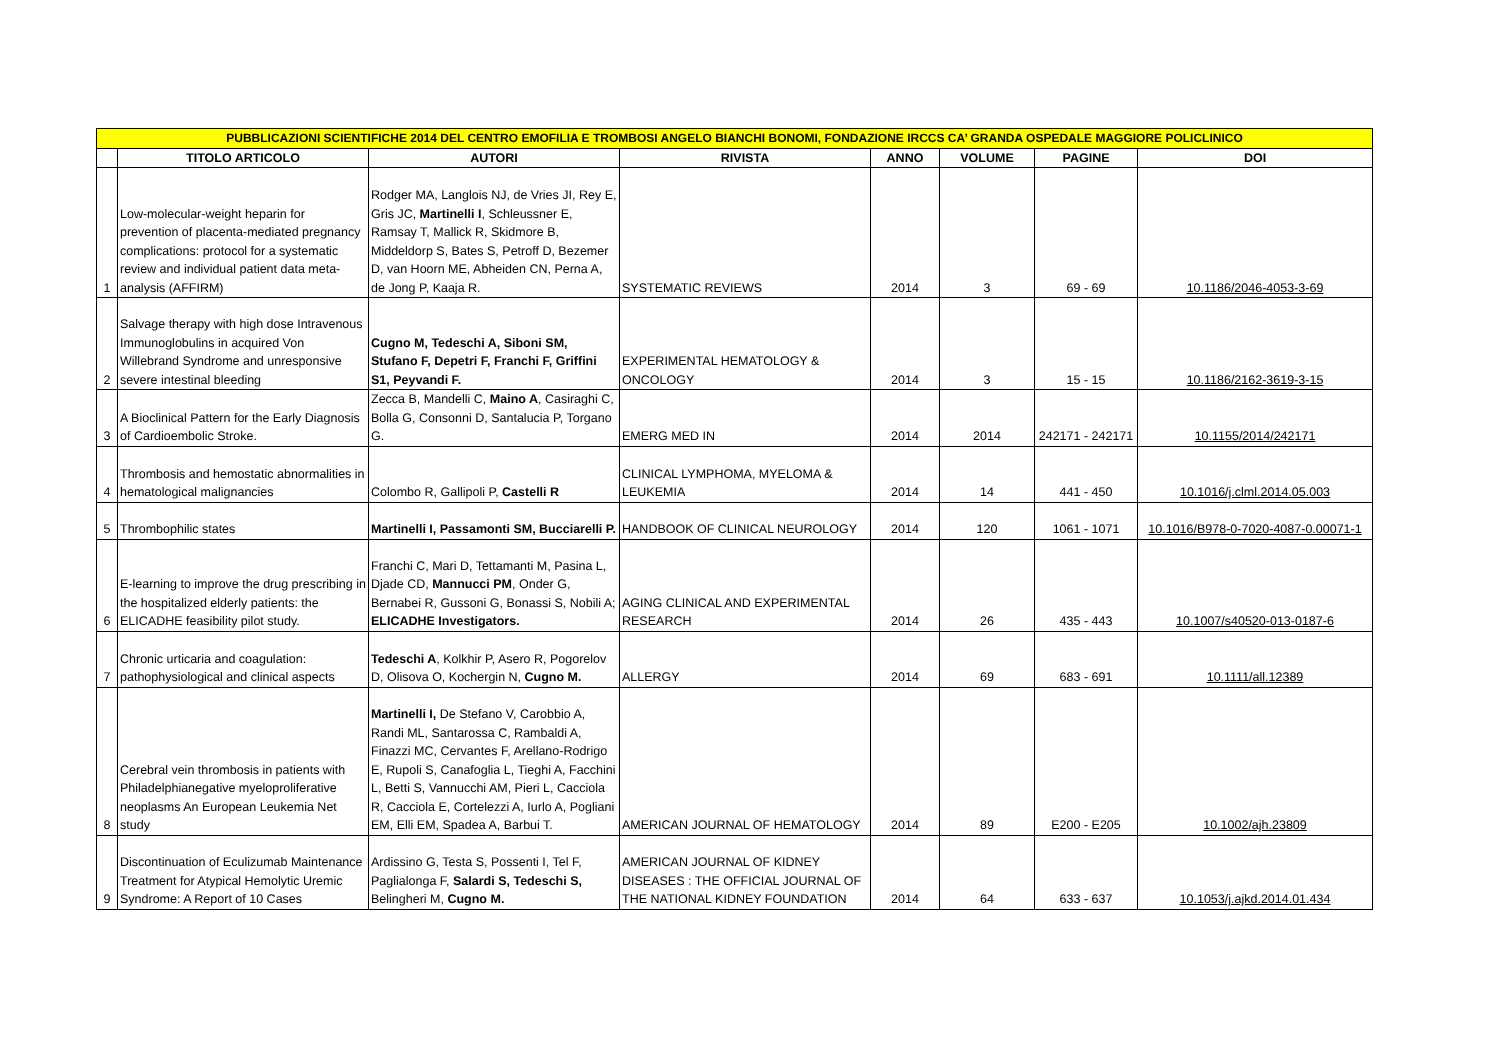| PUBBLICAZIONI SCIENTIFICHE 2014 DEL CENTRO EMOFILIA E TROMBOSI ANGELO BIANCHI BONOMI, FONDAZIONE IRCCS CA’ GRANDA OSPEDALE MAGGIORE POLICLINICO | | | | | | | |
| | TITOLO ARTICOLO | AUTORI | RIVISTA | ANNO | VOLUME | PAGINE | DOI |
| 1 | Low-molecular-weight heparin for prevention of placenta-mediated pregnancy complications: protocol for a systematic review and individual patient data meta-analysis (AFFIRM) | Rodger MA, Langlois NJ, de Vries JI, Rey E, Gris JC, Martinelli I , Schleussner E, Ramsay T, Mallick R, Skidmore B, Middeldorp S, Bates S, Petroff D, Bezemer D, van Hoorn ME, Abheiden CN, Perna A, de Jong P, Kaaja R. | SYSTEMATIC REVIEWS | 2014 | 3 | 69 - 69 | 10.1186/2046-4053-3-69 |
| 2 | Salvage therapy with high dose Intravenous Immunoglobulins in acquired Von Willebrand Syndrome and unresponsive severe intestinal bleeding | Cugno M, Tedeschi A, Siboni SM, Stufano F, Depetri F, Franchi F, Griffini S1, Peyvandi F. | EXPERIMENTAL HEMATOLOGY & ONCOLOGY | 2014 | 3 | 15 - 15 | 10.1186/2162-3619-3-15 |
| 3 | A Bioclinical Pattern for the Early Diagnosis of Cardioembolic Stroke. | Zecca B, Mandelli C, Maino A , Casiraghi C, Bolla G, Consonni D, Santalucia P, Torgano G. | EMERG MED IN | 2014 | 2014 | 242171 - 242171 | 10.1155/2014/242171 |
| 4 | Thrombosis and hemostatic abnormalities in hematological malignancies | Colombo R, Gallipoli P, Castelli R | CLINICAL LYMPHOMA, MYELOMA & LEUKEMIA | 2014 | 14 | 441 - 450 | 10.1016/j.clml.2014.05.003 |
| 5 | Thrombophilic states | Martinelli I, Passamonti SM, Bucciarelli P. | HANDBOOK OF CLINICAL NEUROLOGY | 2014 | 120 | 1061 - 1071 | 10.1016/B978-0-7020-4087-0.00071-1 |
| 6 | E-learning to improve the drug prescribing in the hospitalized elderly patients: the ELICADHE feasibility pilot study. | Franchi C, Mari D, Tettamanti M, Pasina L, Djade CD, Mannucci PM , Onder G, Bernabei R, Gussoni G, Bonassi S, Nobili A; ELICADHE Investigators. | AGING CLINICAL AND EXPERIMENTAL RESEARCH | 2014 | 26 | 435 - 443 | 10.1007/s40520-013-0187-6 |
| 7 | Chronic urticaria and coagulation: pathophysiological and clinical aspects | Tedeschi A , Kolkhir P, Asero R, Pogorelov D, Olisova O, Kochergin N, Cugno M. | ALLERGY | 2014 | 69 | 683 - 691 | 10.1111/all.12389 |
| 8 | Cerebral vein thrombosis in patients with Philadelphianegative myeloproliferative neoplasms An European Leukemia Net study | Martinelli I, De Stefano V, Carobbio A, Randi ML, Santarossa C, Rambaldi A, Finazzi MC, Cervantes F, Arellano-Rodrigo E, Rupoli S, Canafoglia L, Tieghi A, Facchini L, Betti S, Vannucchi AM, Pieri L, Cacciola R, Cacciola E, Cortelezzi A, Iurlo A, Pogliani EM, Elli EM, Spadea A, Barbui T. | AMERICAN JOURNAL OF HEMATOLOGY | 2014 | 89 | E200 - E205 | 10.1002/ajh.23809 |
| 9 | Discontinuation of Eculizumab Maintenance Treatment for Atypical Hemolytic Uremic Syndrome: A Report of 10 Cases | Ardissino G, Testa S, Possenti I, Tel F, Paglialonga F, Salardi S, Tedeschi S, Belingheri M, Cugno M. | AMERICAN JOURNAL OF KIDNEY DISEASES : THE OFFICIAL JOURNAL OF THE NATIONAL KIDNEY FOUNDATION | 2014 | 64 | 633 - 637 | 10.1053/j.ajkd.2014.01.434 |